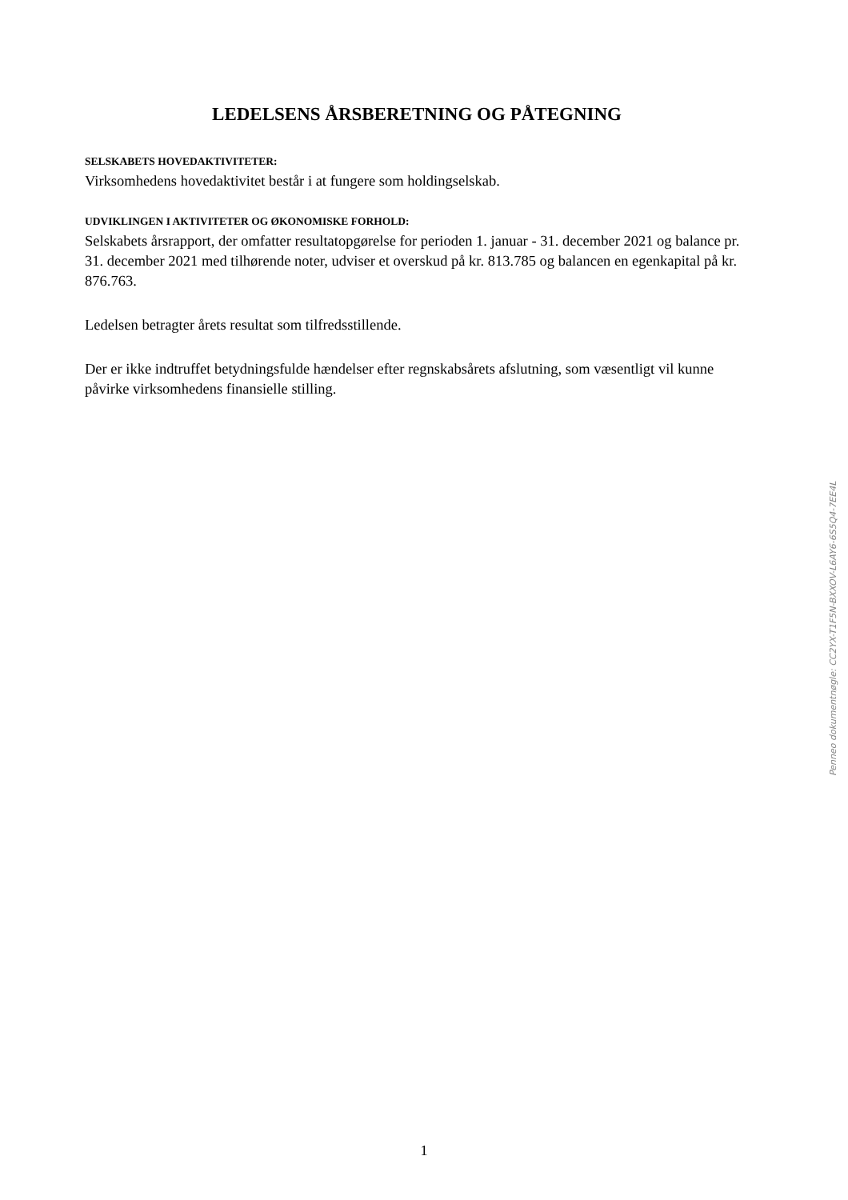LEDELSENS ÅRSBERETNING OG PÅTEGNING
SELSKABETS HOVEDAKTIVITETER:
Virksomhedens hovedaktivitet består i at fungere som holdingselskab.
UDVIKLINGEN I AKTIVITETER OG ØKONOMISKE FORHOLD:
Selskabets årsrapport, der omfatter resultatopgørelse for perioden 1. januar - 31. december 2021 og balance pr. 31. december 2021 med tilhørende noter, udviser et overskud på kr. 813.785 og balancen en egenkapital på kr. 876.763.
Ledelsen betragter årets resultat som tilfredsstillende.
Der er ikke indtruffet betydningsfulde hændelser efter regnskabsårets afslutning, som væsentligt vil kunne påvirke virksomhedens finansielle stilling.
Penneo dokumentnøgle: CC2YX-T1F5N-BXXOV-L6AY6-6S5Q4-7EE4L
1